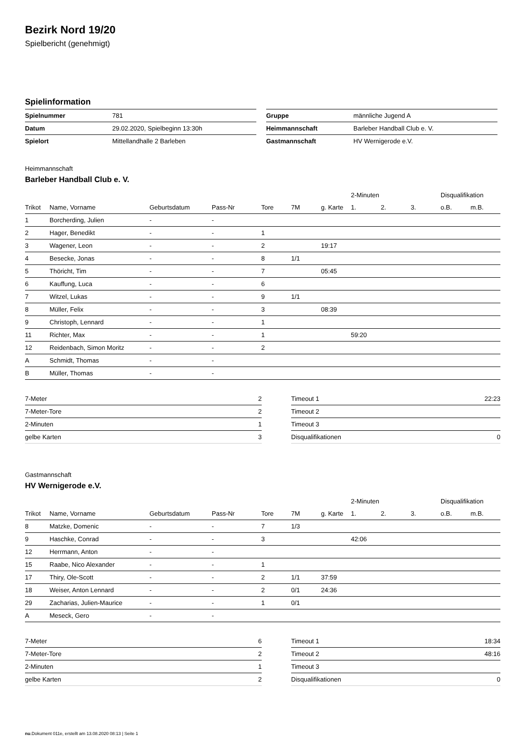Bezirk Nord 19/20
Spielbericht (genehmigt)
Spielinformation
| Spielnummer | 781 |
| Datum | 29.02.2020, Spielbeginn 13:30h |
| Spielort | Mittellandhalle 2 Barleben |
| Gruppe | männliche Jugend A |
| Heimmannschaft | Barleber Handball Club e. V. |
| Gastmannschaft | HV Wernigerode e.V. |
Heimmannschaft
Barleber Handball Club e. V.
| | | | | | | | 2-Minuten | | | Disqualifikation | |
| Trikot | Name, Vorname | Geburtsdatum | Pass-Nr | Tore | 7M | g. Karte | 1. | 2. | 3. | o.B. | m.B. |
| 1 | Borcherding, Julien | - | - | | | | | | | | |
| 2 | Hager, Benedikt | - | - | 1 | | | | | | | |
| 3 | Wagener, Leon | - | - | 2 | | 19:17 | | | | | |
| 4 | Besecke, Jonas | - | - | 8 | 1/1 | | | | | | |
| 5 | Thöricht, Tim | - | - | 7 | | 05:45 | | | | | |
| 6 | Kauffung, Luca | - | - | 6 | | | | | | | |
| 7 | Witzel, Lukas | - | - | 9 | 1/1 | | | | | | |
| 8 | Müller, Felix | - | - | 3 | | 08:39 | | | | | |
| 9 | Christoph, Lennard | - | - | 1 | | | | | | | |
| 11 | Richter, Max | - | - | 1 | | | 59:20 | | | | |
| 12 | Reidenbach, Simon Moritz | - | - | 2 | | | | | | | |
| A | Schmidt, Thomas | - | - | | | | | | | | |
| B | Müller, Thomas | - | - | | | | | | | | |
| 7-Meter | 2 |
| 7-Meter-Tore | 2 |
| 2-Minuten | 1 |
| gelbe Karten | 3 |
| Timeout 1 | 22:23 |
| Timeout 2 | |
| Timeout 3 | |
| Disqualifikationen | 0 |
Gastmannschaft
HV Wernigerode e.V.
| | | | | | | | 2-Minuten | | | Disqualifikation | |
| Trikot | Name, Vorname | Geburtsdatum | Pass-Nr | Tore | 7M | g. Karte | 1. | 2. | 3. | o.B. | m.B. |
| 8 | Matzke, Domenic | - | - | 7 | 1/3 | | | | | | |
| 9 | Haschke, Conrad | - | - | 3 | | | 42:06 | | | | |
| 12 | Herrmann, Anton | - | - | | | | | | | | |
| 15 | Raabe, Nico Alexander | - | - | 1 | | | | | | | |
| 17 | Thiry, Ole-Scott | - | - | 2 | 1/1 | 37:59 | | | | | |
| 18 | Weiser, Anton Lennard | - | - | 2 | 0/1 | 24:36 | | | | | |
| 29 | Zacharias, Julien-Maurice | - | - | 1 | 0/1 | | | | | | |
| A | Meseck, Gero | - | - | | | | | | | | |
| 7-Meter | 6 |
| 7-Meter-Tore | 2 |
| 2-Minuten | 1 |
| gelbe Karten | 2 |
| Timeout 1 | 18:34 |
| Timeout 2 | 48:16 |
| Timeout 3 | |
| Disqualifikationen | 0 |
nu.Dokument 011e, erstellt am 13.08.2020 08:13 | Seite 1